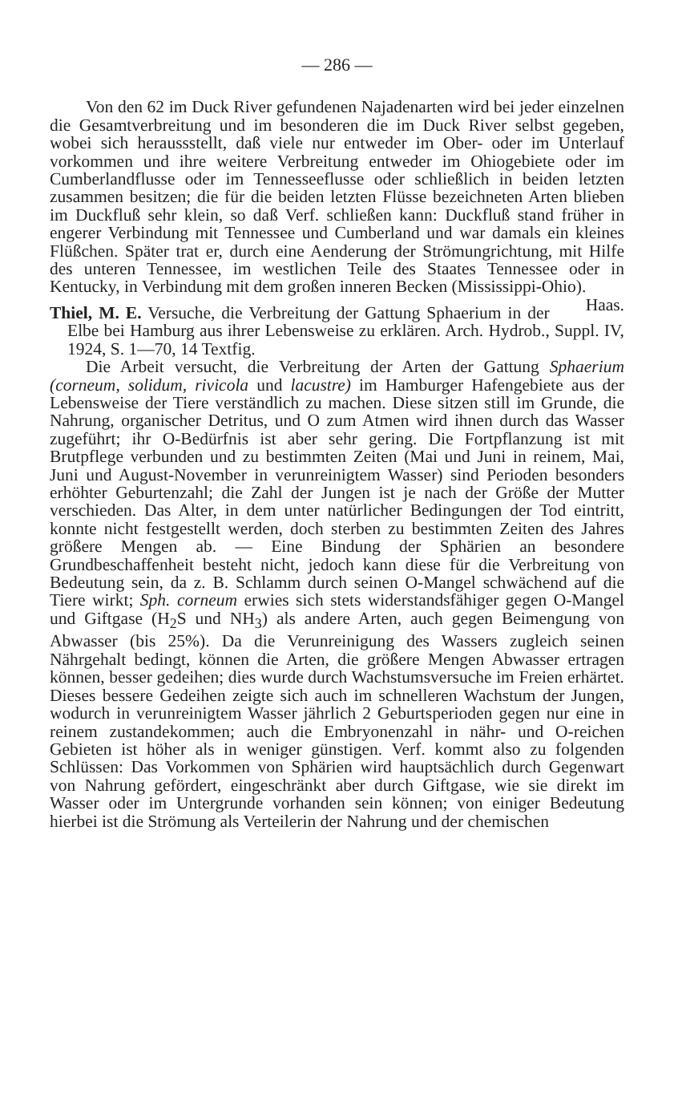— 286 —
Von den 62 im Duck River gefundenen Najadenarten wird bei jeder einzelnen die Gesamtverbreitung und im besonderen die im Duck River selbst gegeben, wobei sich heraussstellt, daß viele nur entweder im Ober- oder im Unterlauf vorkommen und ihre weitere Verbreitung entweder im Ohiogebiete oder im Cumberlandflusse oder im Tennesseeflusse oder schließlich in beiden letzten zusammen besitzen; die für die beiden letzten Flüsse bezeichneten Arten blieben im Duckfluß sehr klein, so daß Verf. schließen kann: Duckfluß stand früher in engerer Verbindung mit Tennessee und Cumberland und war damals ein kleines Flüßchen. Später trat er, durch eine Aenderung der Strömungrichtung, mit Hilfe des unteren Tennessee, im westlichen Teile des Staates Tennessee oder in Kentucky, in Verbindung mit dem großen inneren Becken (Mississippi-Ohio). Haas.
Thiel, M. E. Versuche, die Verbreitung der Gattung Sphaerium in der Elbe bei Hamburg aus ihrer Lebensweise zu erklären. Arch. Hydrob., Suppl. IV, 1924, S. 1—70, 14 Textfig.
Die Arbeit versucht, die Verbreitung der Arten der Gattung Sphaerium (corneum, solidum, rivicola und lacustre) im Hamburger Hafengebiete aus der Lebensweise der Tiere verständlich zu machen. Diese sitzen still im Grunde, die Nahrung, organischer Detritus, und O zum Atmen wird ihnen durch das Wasser zugeführt; ihr O-Bedürfnis ist aber sehr gering. Die Fortpflanzung ist mit Brutpflege verbunden und zu bestimmten Zeiten (Mai und Juni in reinem, Mai, Juni und August-November in verunreinigtem Wasser) sind Perioden besonders erhöhter Geburtenzahl; die Zahl der Jungen ist je nach der Größe der Mutter verschieden. Das Alter, in dem unter natürlicher Bedingungen der Tod eintritt, konnte nicht festgestellt werden, doch sterben zu bestimmten Zeiten des Jahres größere Mengen ab. — Eine Bindung der Sphärien an besondere Grundbeschaffenheit besteht nicht, jedoch kann diese für die Verbreitung von Bedeutung sein, da z. B. Schlamm durch seinen O-Mangel schwächend auf die Tiere wirkt; Sph. corneum erwies sich stets widerstandsfähiger gegen O-Mangel und Giftgase (H<sub>2</sub>S und NH<sub>3</sub>) als andere Arten, auch gegen Beimengung von Abwasser (bis 25%). Da die Verunreinigung des Wassers zugleich seinen Nährgehalt bedingt, können die Arten, die größere Mengen Abwasser ertragen können, besser gedeihen; dies wurde durch Wachstumsversuche im Freien erhärtet. Dieses bessere Gedeihen zeigte sich auch im schnelleren Wachstum der Jungen, wodurch in verunreinigtem Wasser jährlich 2 Geburtsperioden gegen nur eine in reinem zustandekommen; auch die Embryonenzahl in nähr- und O-reichen Gebieten ist höher als in weniger günstigen. Verf. kommt also zu folgenden Schlüssen: Das Vorkommen von Sphärien wird hauptsächlich durch Gegenwart von Nahrung gefördert, eingeschränkt aber durch Giftgase, wie sie direkt im Wasser oder im Untergrunde vorhanden sein können; von einiger Bedeutung hierbei ist die Strömung als Verteilerin der Nahrung und der chemischen